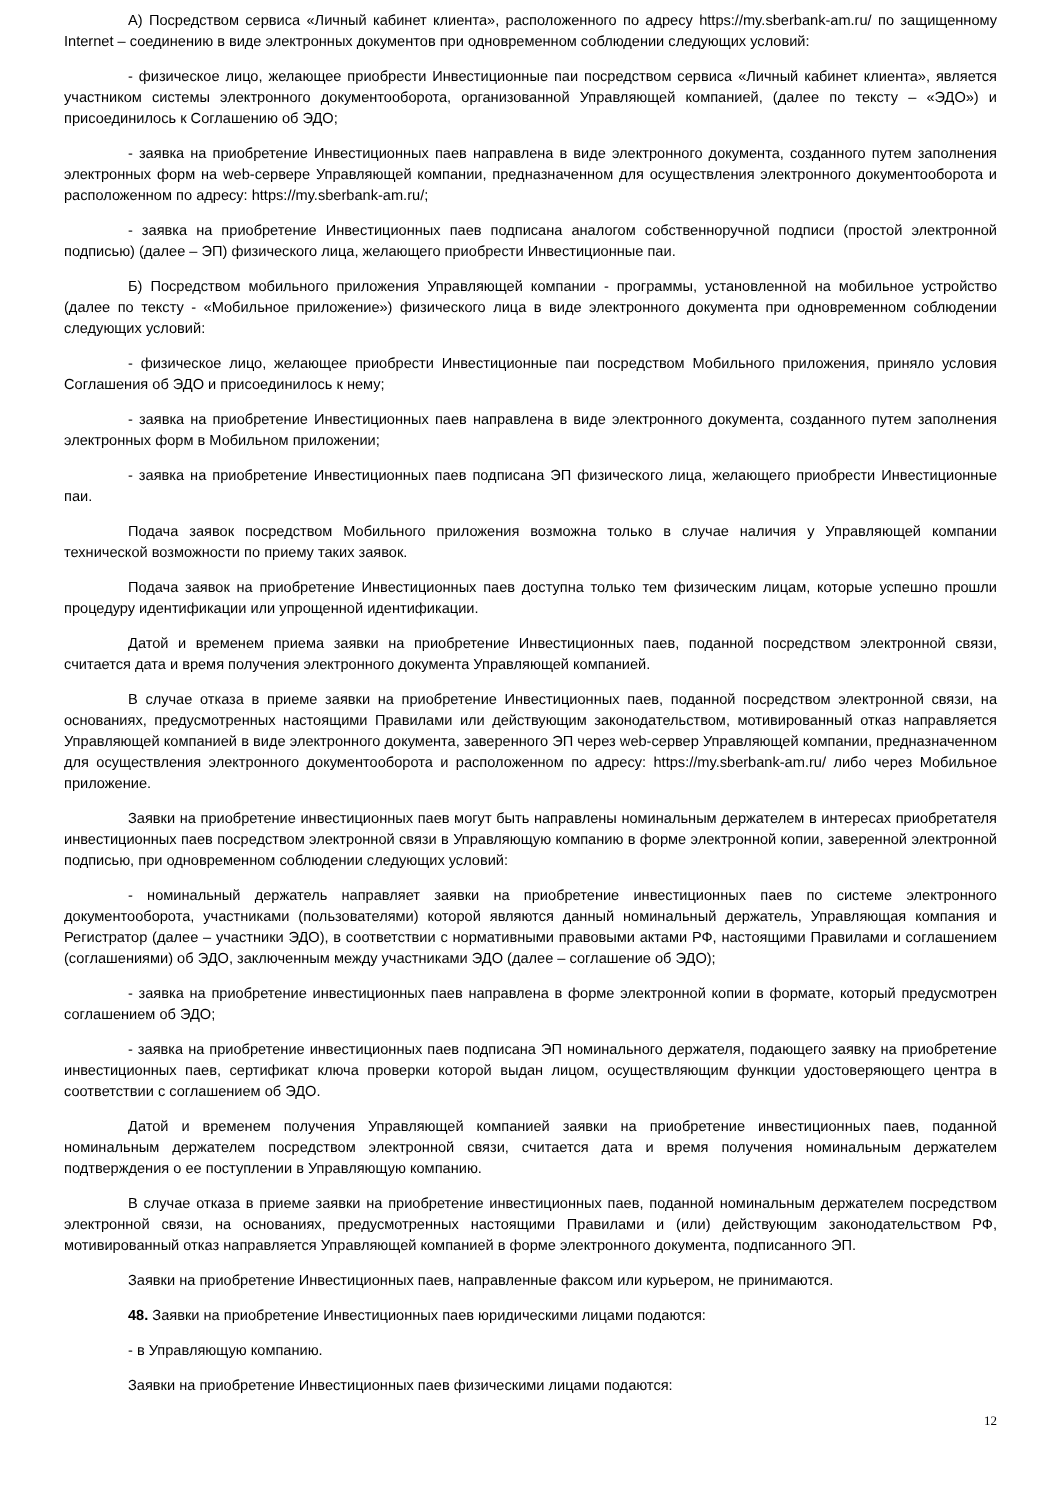А) Посредством сервиса «Личный кабинет клиента», расположенного по адресу https://my.sberbank-am.ru/ по защищенному Internet – соединению в виде электронных документов при одновременном соблюдении следующих условий:
- физическое лицо, желающее приобрести Инвестиционные паи посредством сервиса «Личный кабинет клиента», является участником системы электронного документооборота, организованной Управляющей компанией, (далее по тексту – «ЭДО») и присоединилось к Соглашению об ЭДО;
- заявка на приобретение Инвестиционных паев направлена в виде электронного документа, созданного путем заполнения электронных форм на web-сервере Управляющей компании, предназначенном для осуществления электронного документооборота и расположенном по адресу: https://my.sberbank-am.ru/;
- заявка на приобретение Инвестиционных паев подписана аналогом собственноручной подписи (простой электронной подписью) (далее – ЭП) физического лица, желающего приобрести Инвестиционные паи.
Б) Посредством мобильного приложения Управляющей компании - программы, установленной на мобильное устройство (далее по тексту - «Мобильное приложение») физического лица в виде электронного документа при одновременном соблюдении следующих условий:
- физическое лицо, желающее приобрести Инвестиционные паи посредством Мобильного приложения, приняло условия Соглашения об ЭДО и присоединилось к нему;
- заявка на приобретение Инвестиционных паев направлена в виде электронного документа, созданного путем заполнения электронных форм в Мобильном приложении;
- заявка на приобретение Инвестиционных паев подписана ЭП физического лица, желающего приобрести Инвестиционные паи.
Подача заявок посредством Мобильного приложения возможна только в случае наличия у Управляющей компании технической возможности по приему таких заявок.
Подача заявок на приобретение Инвестиционных паев доступна только тем физическим лицам, которые успешно прошли процедуру идентификации или упрощенной идентификации.
Датой и временем приема заявки на приобретение Инвестиционных паев, поданной посредством электронной связи, считается дата и время получения электронного документа Управляющей компанией.
В случае отказа в приеме заявки на приобретение Инвестиционных паев, поданной посредством электронной связи, на основаниях, предусмотренных настоящими Правилами или действующим законодательством, мотивированный отказ направляется Управляющей компанией в виде электронного документа, заверенного ЭП через web-сервер Управляющей компании, предназначенном для осуществления электронного документооборота и расположенном по адресу: https://my.sberbank-am.ru/ либо через Мобильное приложение.
Заявки на приобретение инвестиционных паев могут быть направлены номинальным держателем в интересах приобретателя инвестиционных паев посредством электронной связи в Управляющую компанию в форме электронной копии, заверенной электронной подписью, при одновременном соблюдении следующих условий:
- номинальный держатель направляет заявки на приобретение инвестиционных паев по системе электронного документооборота, участниками (пользователями) которой являются данный номинальный держатель, Управляющая компания и Регистратор (далее – участники ЭДО), в соответствии с нормативными правовыми актами РФ, настоящими Правилами и соглашением (соглашениями) об ЭДО, заключенным между участниками ЭДО (далее – соглашение об ЭДО);
- заявка на приобретение инвестиционных паев направлена в форме электронной копии в формате, который предусмотрен соглашением об ЭДО;
- заявка на приобретение инвестиционных паев подписана ЭП номинального держателя, подающего заявку на приобретение инвестиционных паев, сертификат ключа проверки которой выдан лицом, осуществляющим функции удостоверяющего центра в соответствии с соглашением об ЭДО.
Датой и временем получения Управляющей компанией заявки на приобретение инвестиционных паев, поданной номинальным держателем посредством электронной связи, считается дата и время получения номинальным держателем подтверждения о ее поступлении в Управляющую компанию.
В случае отказа в приеме заявки на приобретение инвестиционных паев, поданной номинальным держателем посредством электронной связи, на основаниях, предусмотренных настоящими Правилами и (или) действующим законодательством РФ, мотивированный отказ направляется Управляющей компанией в форме электронного документа, подписанного ЭП.
Заявки на приобретение Инвестиционных паев, направленные факсом или курьером, не принимаются.
48. Заявки на приобретение Инвестиционных паев юридическими лицами подаются:
- в Управляющую компанию.
Заявки на приобретение Инвестиционных паев физическими лицами подаются:
12